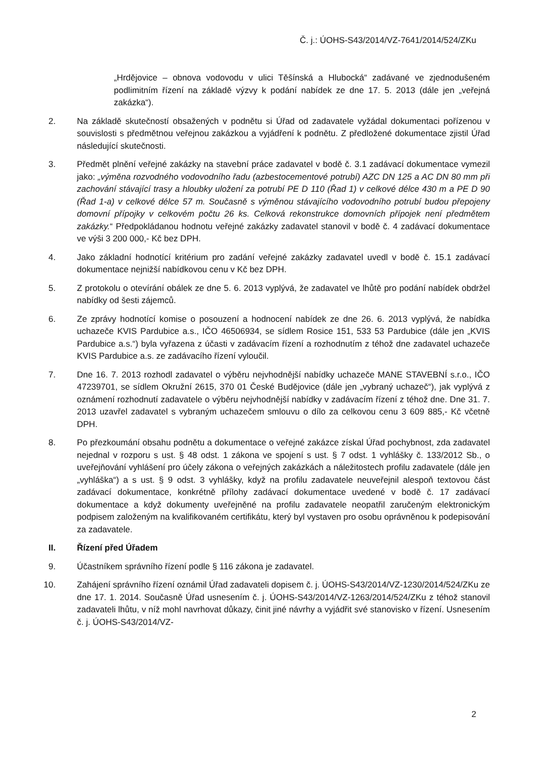Č. j.: ÚOHS-S43/2014/VZ-7641/2014/524/ZKu
„Hrdějovice – obnova vodovodu v ulici Těšínská a Hlubocká“ zadávané ve zjednodušeném podlimitním řízení na základě výzvy k podání nabídek ze dne 17. 5. 2013 (dále jen „veřejná zakázka“).
2. Na základě skutečností obsažených v podnětu si Úřad od zadavatele vyžádal dokumentaci pořízenou v souvislosti s předmětnou veřejnou zakázkou a vyjádření k podnětu. Z předložené dokumentace zjistil Úřad následující skutečnosti.
3. Předmět plnění veřejné zakázky na stavební práce zadavatel v bodě č. 3.1 zadávací dokumentace vymezil jako: „výměna rozvodného vodovodního řadu (azbestocementové potrubí) AZC DN 125 a AC DN 80 mm při zachování stávající trasy a hloubky uložení za potrubí PE D 110 (Řad 1) v celkové délce 430 m a PE D 90 (Řad 1-a) v celkové délce 57 m. Současně s výměnou stávajícího vodovodního potrubí budou přepojeny domovní přípojky v celkovém počtu 26 ks. Celková rekonstrukce domovních přípojek není předmětem zakázky.“ Předpokládanou hodnotu veřejné zakázky zadavatel stanovil v bodě č. 4 zadávací dokumentace ve výši 3 200 000,- Kč bez DPH.
4. Jako základní hodnotící kritérium pro zadání veřejné zakázky zadavatel uvedl v bodě č. 15.1 zadávací dokumentace nejnižší nabídkovou cenu v Kč bez DPH.
5. Z protokolu o otevírání obálek ze dne 5. 6. 2013 vyplývá, že zadavatel ve lhůtě pro podání nabídek obdržel nabídky od šesti zájemců.
6. Ze zprávy hodnotící komise o posouzení a hodnocení nabídek ze dne 26. 6. 2013 vyplývá, že nabídka uchazeče KVIS Pardubice a.s., IČO 46506934, se sídlem Rosice 151, 533 53 Pardubice (dále jen „KVIS Pardubice a.s.“) byla vyřazena z účasti v zadávacím řízení a rozhodnutím z téhož dne zadavatel uchazeče KVIS Pardubice a.s. ze zadávacího řízení vyloučil.
7. Dne 16. 7. 2013 rozhodl zadavatel o výběru nejvhodnější nabídky uchazeče MANE STAVEBNÍ s.r.o., IČO 47239701, se sídlem Okružní 2615, 370 01 České Budějovice (dále jen „vybraný uchazeč“), jak vyplývá z oznámení rozhodnutí zadavatele o výběru nejvhodnější nabídky v zadávacím řízení z téhož dne. Dne 31. 7. 2013 uzavřel zadavatel s vybraným uchazečem smlouvu o dílo za celkovou cenu 3 609 885,- Kč včetně DPH.
8. Po přezkoumání obsahu podnětu a dokumentace o veřejné zakázce získal Úřad pochybnost, zda zadavatel nejednal v rozporu s ust. § 48 odst. 1 zákona ve spojení s ust. § 7 odst. 1 vyhlášky č. 133/2012 Sb., o uveřejňování vyhlášení pro účely zákona o veřejných zakázkách a náležitostech profilu zadavatele (dále jen „vyhláška“) a s ust. § 9 odst. 3 vyhlášky, když na profilu zadavatele neuveřejnil alespoň textovou část zadávací dokumentace, konkrétně přílohy zadávací dokumentace uvedené v bodě č. 17 zadávací dokumentace a když dokumenty uveřejněné na profilu zadavatele neopatřil zaručeným elektronickým podpisem založeným na kvalifikovaném certifikátu, který byl vystaven pro osobu oprávněnou k podepisování za zadavatele.
II. Řízení před Úřadem
9. Účastníkem správního řízení podle § 116 zákona je zadavatel.
10. Zahájení správního řízení oznámil Úřad zadavateli dopisem č. j. ÚOHS-S43/2014/VZ-1230/2014/524/ZKu ze dne 17. 1. 2014. Současně Úřad usnesením č. j. ÚOHS-S43/2014/VZ-1263/2014/524/ZKu z téhož stanovil zadavateli lhůtu, v níž mohl navrhovat důkazy, činit jiné návrhy a vyjádřit své stanovisko v řízení. Usnesením č. j. ÚOHS-S43/2014/VZ-
2